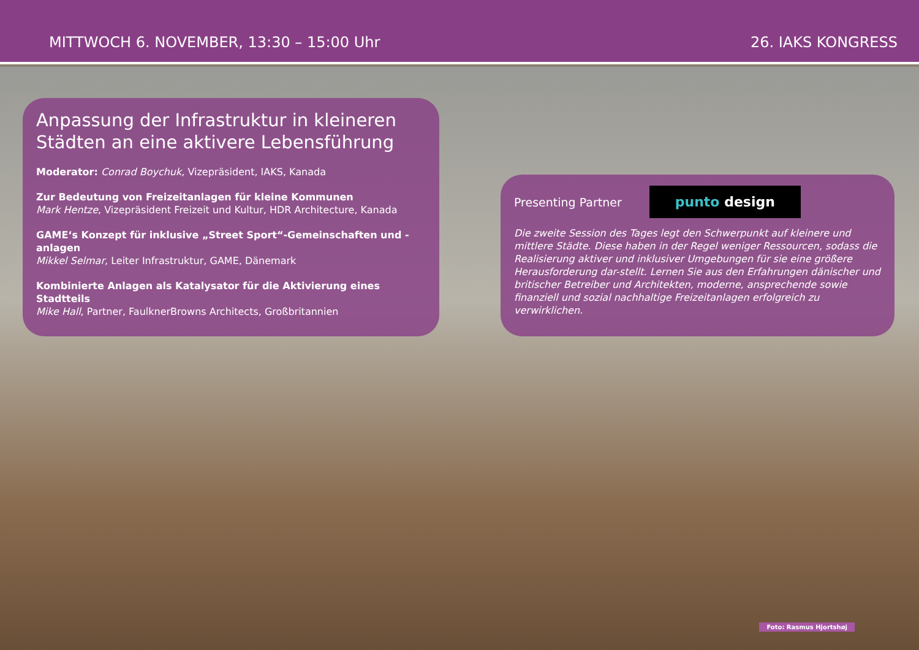MITTWOCH 6. NOVEMBER, 13:30 – 15:00 Uhr 26. IAKS KONGRESS
Anpassung der Infrastruktur in kleineren Städten an eine aktivere Lebensführung
Moderator: Conrad Boychuk, Vizepräsident, IAKS, Kanada
Zur Bedeutung von Freizeitanlagen für kleine Kommunen
Mark Hentze, Vizepräsident Freizeit und Kultur, HDR Architecture, Kanada
GAME‘s Konzept für inklusive „Street Sport“-Gemeinschaften und -anlagen
Mikkel Selmar, Leiter Infrastruktur, GAME, Dänemark
Kombinierte Anlagen als Katalysator für die Aktivierung eines Stadtteils
Mike Hall, Partner, FaulknerBrowns Architects, Großbritannien
Presenting Partner punto design
Die zweite Session des Tages legt den Schwerpunkt auf kleinere und mittlere Städte. Diese haben in der Regel weniger Ressourcen, sodass die Realisierung aktiver und inklusiver Umgebungen für sie eine größere Herausforderung dar-stellt. Lernen Sie aus den Erfahrungen dänischer und britischer Betreiber und Architekten, moderne, ansprechende sowie finanziell und sozial nachhaltige Freizeitanlagen erfolgreich zu verwirklichen.
Foto: Rasmus Hjortshøj